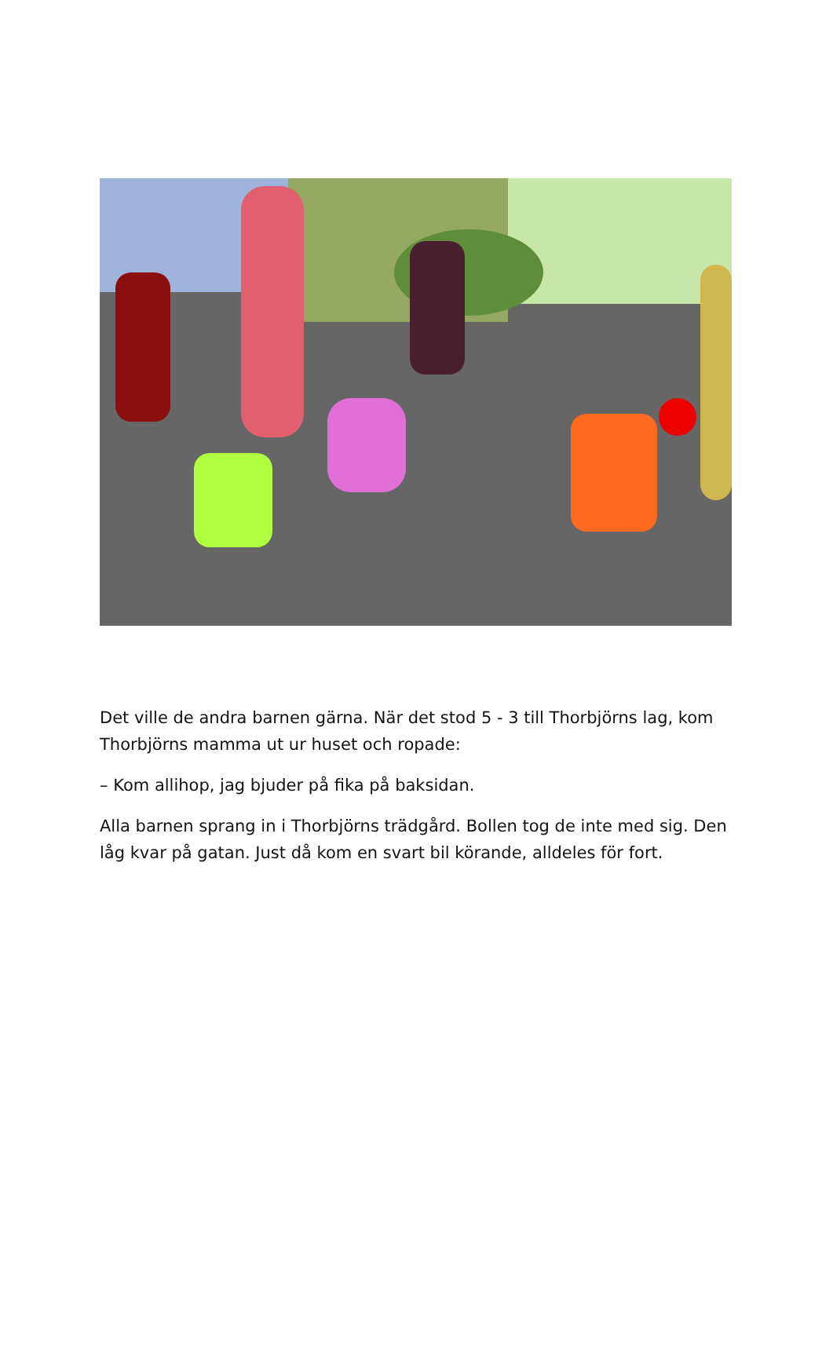Det ville de andra barnen gärna. När det stod 5 - 3 till Thorbjörns lag, kom Thorbjörns mamma ut ur huset och ropade:
– Kom allihop, jag bjuder på fika på baksidan.
Alla barnen sprang in i Thorbjörns trädgård. Bollen tog de inte med sig. Den låg kvar på gatan. Just då kom en svart bil körande, alldeles för fort.